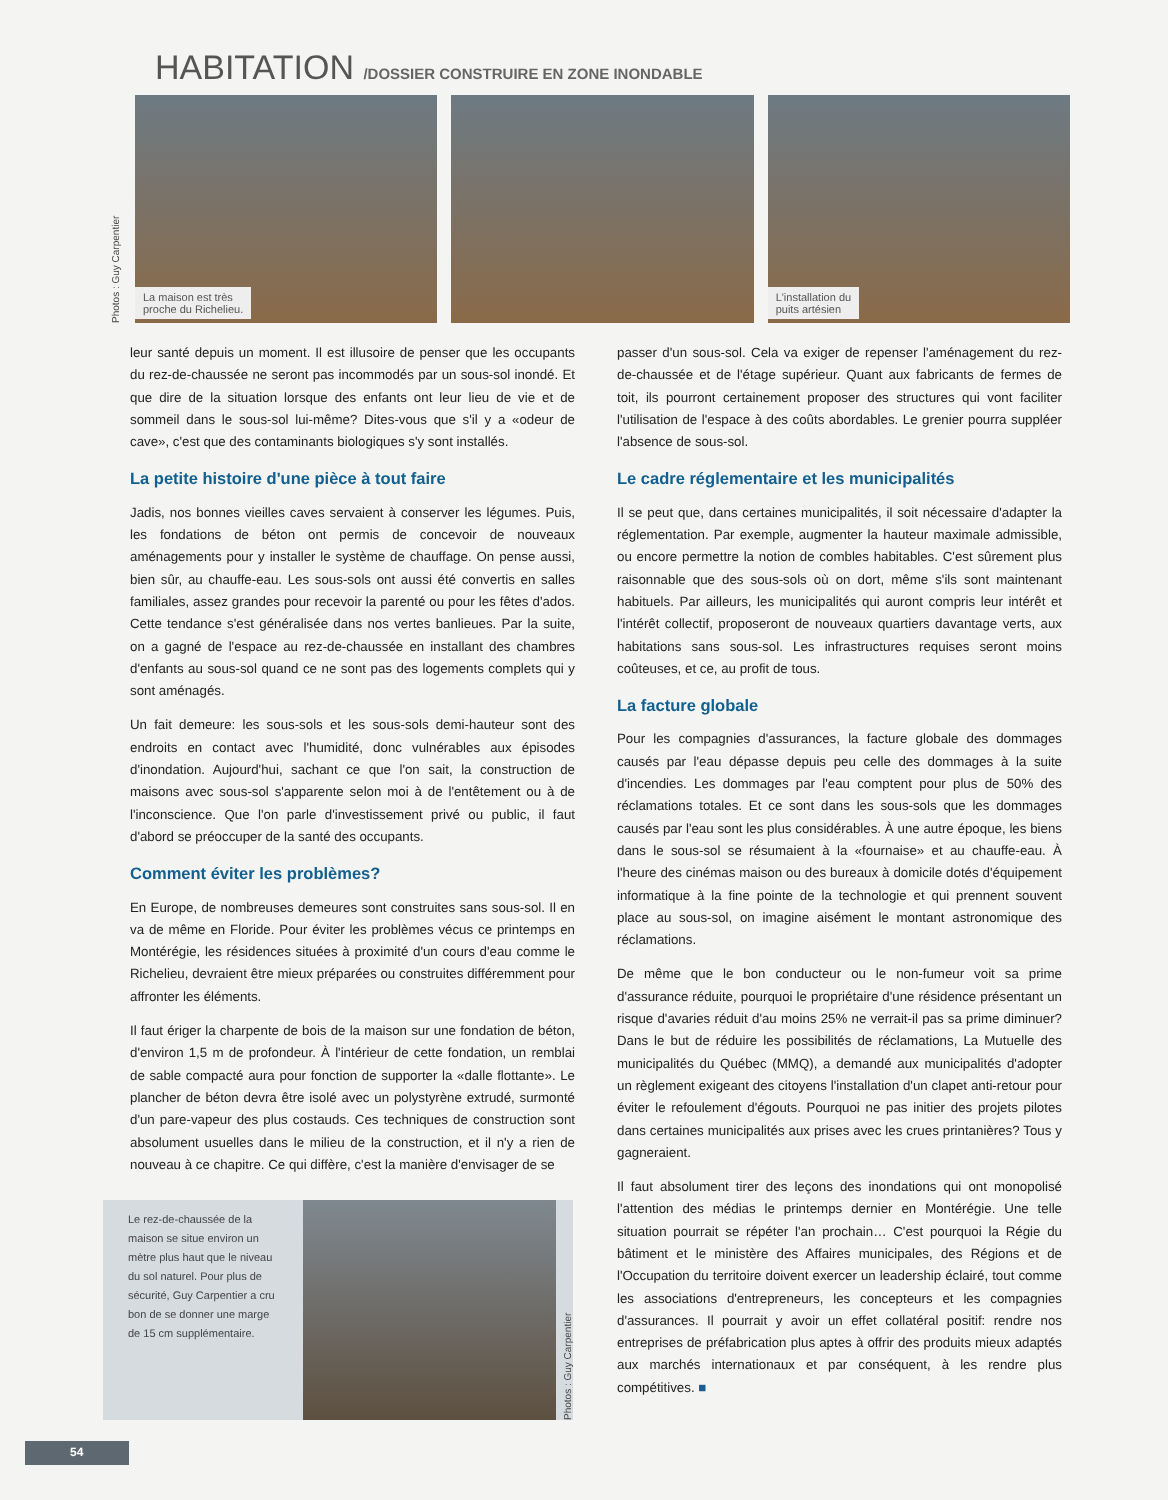HABITATION /DOSSIER CONSTRUIRE EN ZONE INONDABLE
Photos : Guy Carpentier
La maison est très
proche du Richelieu.
L'installation du
puits artésien
leur santé depuis un moment. Il est illusoire de penser que les occupants du rez-de-chaussée ne seront pas incommodés par un sous-sol inondé. Et que dire de la situation lorsque des enfants ont leur lieu de vie et de sommeil dans le sous-sol lui-même? Dites-vous que s'il y a «odeur de cave», c'est que des contaminants biologiques s'y sont installés.
La petite histoire d'une pièce à tout faire
Jadis, nos bonnes vieilles caves servaient à conserver les légumes. Puis, les fondations de béton ont permis de concevoir de nouveaux aménagements pour y installer le système de chauffage. On pense aussi, bien sûr, au chauffe-eau. Les sous-sols ont aussi été convertis en salles familiales, assez grandes pour recevoir la parenté ou pour les fêtes d'ados. Cette tendance s'est généralisée dans nos vertes banlieues. Par la suite, on a gagné de l'espace au rez-de-chaussée en installant des chambres d'enfants au sous-sol quand ce ne sont pas des logements complets qui y sont aménagés.
Un fait demeure: les sous-sols et les sous-sols demi-hauteur sont des endroits en contact avec l'humidité, donc vulnérables aux épisodes d'inondation. Aujourd'hui, sachant ce que l'on sait, la construction de maisons avec sous-sol s'apparente selon moi à de l'entêtement ou à de l'inconscience. Que l'on parle d'investissement privé ou public, il faut d'abord se préoccuper de la santé des occupants.
Comment éviter les problèmes?
En Europe, de nombreuses demeures sont construites sans sous-sol. Il en va de même en Floride. Pour éviter les problèmes vécus ce printemps en Montérégie, les résidences situées à proximité d'un cours d'eau comme le Richelieu, devraient être mieux préparées ou construites différemment pour affronter les éléments.
Il faut ériger la charpente de bois de la maison sur une fondation de béton, d'environ 1,5 m de profondeur. À l'intérieur de cette fondation, un remblai de sable compacté aura pour fonction de supporter la «dalle flottante». Le plancher de béton devra être isolé avec un polystyrène extrudé, surmonté d'un pare-vapeur des plus costauds. Ces techniques de construction sont absolument usuelles dans le milieu de la construction, et il n'y a rien de nouveau à ce chapitre. Ce qui diffère, c'est la manière d'envisager de se
Le rez-de-chaussée de la maison se situe environ un mètre plus haut que le niveau du sol naturel. Pour plus de sécurité, Guy Carpentier a cru bon de se donner une marge de 15 cm supplémentaire.
Photos : Guy Carpentier
passer d'un sous-sol. Cela va exiger de repenser l'aménagement du rez-de-chaussée et de l'étage supérieur. Quant aux fabricants de fermes de toit, ils pourront certainement proposer des structures qui vont faciliter l'utilisation de l'espace à des coûts abordables. Le grenier pourra suppléer l'absence de sous-sol.
Le cadre réglementaire et les municipalités
Il se peut que, dans certaines municipalités, il soit nécessaire d'adapter la réglementation. Par exemple, augmenter la hauteur maximale admissible, ou encore permettre la notion de combles habitables. C'est sûrement plus raisonnable que des sous-sols où on dort, même s'ils sont maintenant habituels. Par ailleurs, les municipalités qui auront compris leur intérêt et l'intérêt collectif, proposeront de nouveaux quartiers davantage verts, aux habitations sans sous-sol. Les infrastructures requises seront moins coûteuses, et ce, au profit de tous.
La facture globale
Pour les compagnies d'assurances, la facture globale des dommages causés par l'eau dépasse depuis peu celle des dommages à la suite d'incendies. Les dommages par l'eau comptent pour plus de 50% des réclamations totales. Et ce sont dans les sous-sols que les dommages causés par l'eau sont les plus considérables. À une autre époque, les biens dans le sous-sol se résumaient à la «fournaise» et au chauffe-eau. À l'heure des cinémas maison ou des bureaux à domicile dotés d'équipement informatique à la fine pointe de la technologie et qui prennent souvent place au sous-sol, on imagine aisément le montant astronomique des réclamations.
De même que le bon conducteur ou le non-fumeur voit sa prime d'assurance réduite, pourquoi le propriétaire d'une résidence présentant un risque d'avaries réduit d'au moins 25% ne verrait-il pas sa prime diminuer? Dans le but de réduire les possibilités de réclamations, La Mutuelle des municipalités du Québec (MMQ), a demandé aux municipalités d'adopter un règlement exigeant des citoyens l'installation d'un clapet anti-retour pour éviter le refoulement d'égouts. Pourquoi ne pas initier des projets pilotes dans certaines municipalités aux prises avec les crues printanières? Tous y gagneraient.
Il faut absolument tirer des leçons des inondations qui ont monopolisé l'attention des médias le printemps dernier en Montérégie. Une telle situation pourrait se répéter l'an prochain… C'est pourquoi la Régie du bâtiment et le ministère des Affaires municipales, des Régions et de l'Occupation du territoire doivent exercer un leadership éclairé, tout comme les associations d'entrepreneurs, les concepteurs et les compagnies d'assurances. Il pourrait y avoir un effet collatéral positif: rendre nos entreprises de préfabrication plus aptes à offrir des produits mieux adaptés aux marchés internationaux et par conséquent, à les rendre plus compétitives. ■
54